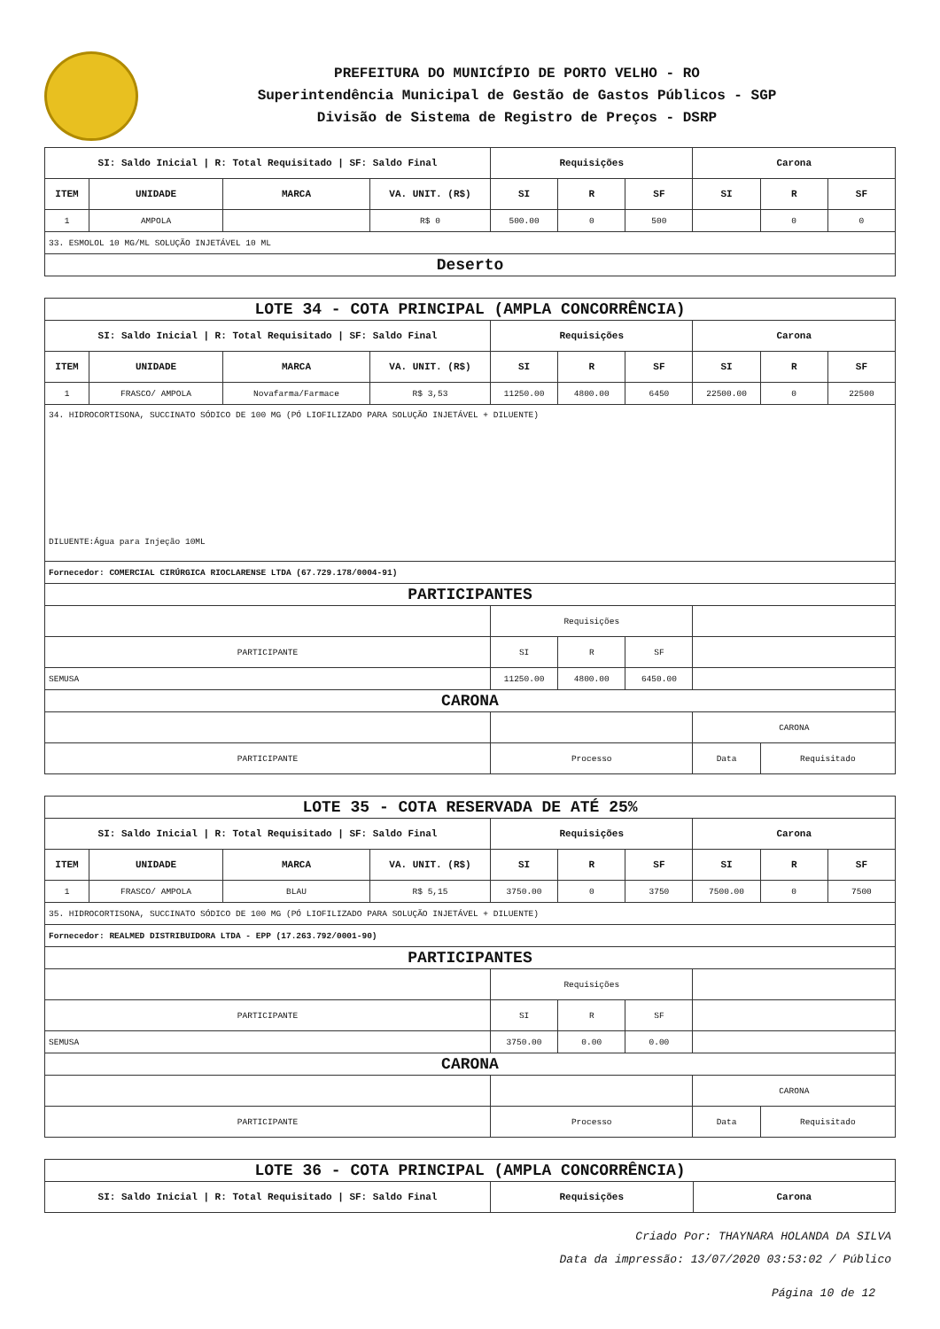PREFEITURA DO MUNICÍPIO DE PORTO VELHO - RO
Superintendência Municipal de Gestão de Gastos Públicos - SGP
Divisão de Sistema de Registro de Preços - DSRP
| SI: Saldo Inicial / R: Total Requisitado / SF: Saldo Final | | | | Requisições | | | Carona | | |
| --- | --- | --- | --- | --- | --- | --- | --- | --- | --- |
| ITEM | UNIDADE | MARCA | VA. UNIT. (R$) | SI | R | SF | SI | R | SF |
| 1 | AMPOLA | | R$ 0 | 500.00 | 0 | 500 | | 0 | 0 |
| 33. ESMOLOL 10 MG/ML SOLUÇÃO INJETÁVEL 10 ML | | | | | | | | | |
| Deserto | | | | | | | | | |
| LOTE 34 - COTA PRINCIPAL (AMPLA CONCORRÊNCIA) | | | | | | | | | |
| SI: Saldo Inicial / R: Total Requisitado / SF: Saldo Final | | | | Requisições | | | Carona | | |
| ITEM | UNIDADE | MARCA | VA. UNIT. (R$) | SI | R | SF | SI | R | SF |
| 1 | FRASCO/ AMPOLA | Novafarma/Farmace | R$ 3,53 | 11250.00 | 4800.00 | 6450 | 22500.00 | 0 | 22500 |
| 34. HIDROCORTISONA, SUCCINATO SÓDICO DE 100 MG (PÓ LIOFILIZADO PARA SOLUÇÃO INJETÁVEL + DILUENTE) DILUENTE:Água para Injeção 10ML | | | | | | | | | |
| Fornecedor: COMERCIAL CIRÚRGICA RIOCLARENSE LTDA (67.729.178/0004-91) | | | | | | | | | |
| PARTICIPANTES | | | | | | | | | |
| | | | | Requisições | | | | | |
| PARTICIPANTE | | | | SI | R | SF | | | |
| SEMUSA | | | | 11250.00 | 4800.00 | 6450.00 | | | |
| CARONA | | | | | | | | | |
| | | | | | | | CARONA | | |
| PARTICIPANTE | | | | Processo | | | Data | Requisitado | |
| LOTE 35 - COTA RESERVADA DE ATÉ 25% | | | | | | | | | |
| SI: Saldo Inicial / R: Total Requisitado / SF: Saldo Final | | | | Requisições | | | Carona | | |
| ITEM | UNIDADE | MARCA | VA. UNIT. (R$) | SI | R | SF | SI | R | SF |
| 1 | FRASCO/ AMPOLA | BLAU | R$ 5,15 | 3750.00 | 0 | 3750 | 7500.00 | 0 | 7500 |
| 35. HIDROCORTISONA, SUCCINATO SÓDICO DE 100 MG (PÓ LIOFILIZADO PARA SOLUÇÃO INJETÁVEL + DILUENTE) | | | | | | | | | |
| Fornecedor: REALMED DISTRIBUIDORA LTDA - EPP (17.263.792/0001-90) | | | | | | | | | |
| PARTICIPANTES | | | | | | | | | |
| | | | | Requisições | | | | | |
| PARTICIPANTE | | | | SI | R | SF | | | |
| SEMUSA | | | | 3750.00 | 0.00 | 0.00 | | | |
| CARONA | | | | | | | | | |
| | | | | | | | CARONA | | |
| PARTICIPANTE | | | | Processo | | | Data | Requisitado | |
| LOTE 36 - COTA PRINCIPAL (AMPLA CONCORRÊNCIA) | | |
| SI: Saldo Inicial / R: Total Requisitado / SF: Saldo Final | Requisições | Carona |
Criado Por: THAYNARA HOLANDA DA SILVA
Data da impressão: 13/07/2020 03:53:02 / Público
Página 10 de 12